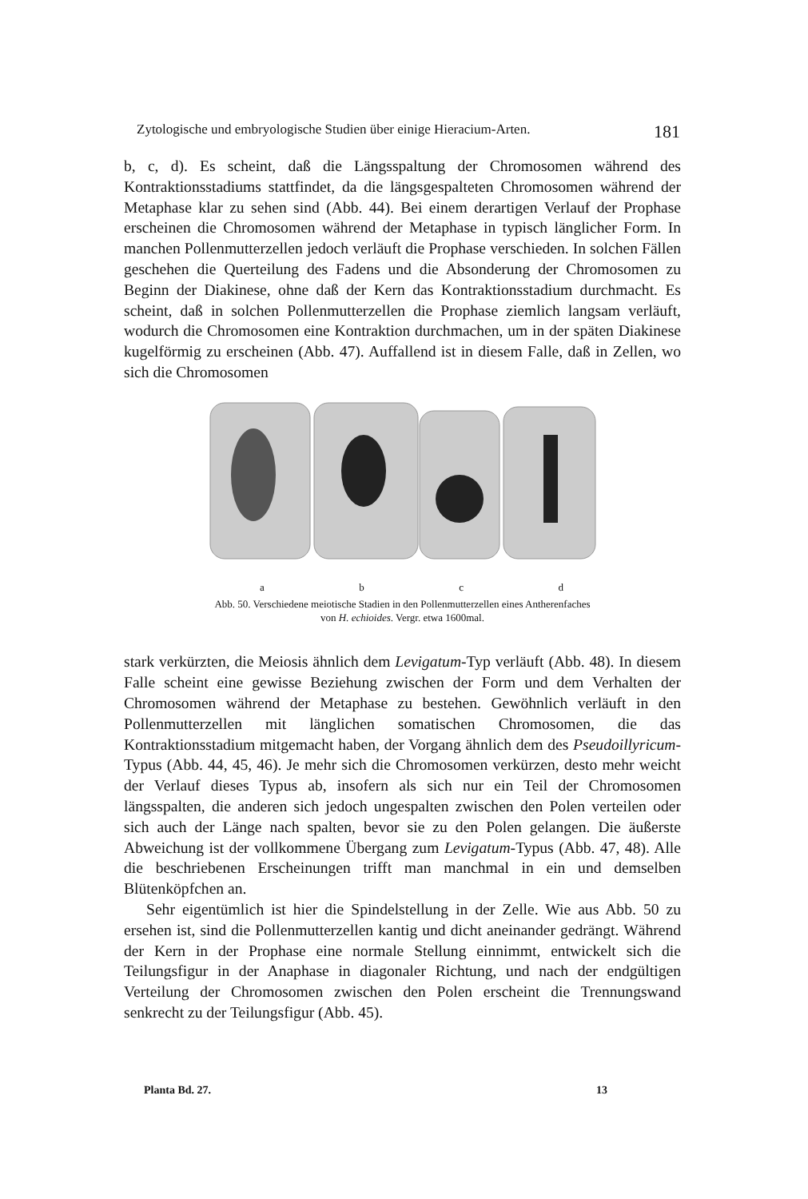Zytologische und embryologische Studien über einige Hieracium-Arten. 181
b, c, d). Es scheint, daß die Längsspaltung der Chromosomen während des Kontraktionsstadiums stattfindet, da die längsgespalteten Chromosomen während der Metaphase klar zu sehen sind (Abb. 44). Bei einem derartigen Verlauf der Prophase erscheinen die Chromosomen während der Metaphase in typisch länglicher Form. In manchen Pollenmutterzellen jedoch verläuft die Prophase verschieden. In solchen Fällen geschehen die Querteilung des Fadens und die Absonderung der Chromosomen zu Beginn der Diakinese, ohne daß der Kern das Kontraktionsstadium durchmacht. Es scheint, daß in solchen Pollenmutterzellen die Prophase ziemlich langsam verläuft, wodurch die Chromosomen eine Kontraktion durchmachen, um in der späten Diakinese kugelförmig zu erscheinen (Abb. 47). Auffallend ist in diesem Falle, daß in Zellen, wo sich die Chromosomen
abcd
Abb. 50. Verschiedene meiotische Stadien in den Pollenmutterzellen eines Antherenfaches
von H. echioides. Vergr. etwa 1600mal.
stark verkürzten, die Meiosis ähnlich dem Levigatum-Typ verläuft (Abb. 48). In diesem Falle scheint eine gewisse Beziehung zwischen der Form und dem Verhalten der Chromosomen während der Metaphase zu bestehen. Gewöhnlich verläuft in den Pollenmutterzellen mit länglichen somatischen Chromosomen, die das Kontraktionsstadium mitgemacht haben, der Vorgang ähnlich dem des Pseudoillyricum-Typus (Abb. 44, 45, 46). Je mehr sich die Chromosomen verkürzen, desto mehr weicht der Verlauf dieses Typus ab, insofern als sich nur ein Teil der Chromosomen längsspalten, die anderen sich jedoch ungespalten zwischen den Polen verteilen oder sich auch der Länge nach spalten, bevor sie zu den Polen gelangen. Die äußerste Abweichung ist der vollkommene Übergang zum Levigatum-Typus (Abb. 47, 48). Alle die beschriebenen Erscheinungen trifft man manchmal in ein und demselben Blütenköpfchen an.
Sehr eigentümlich ist hier die Spindelstellung in der Zelle. Wie aus Abb. 50 zu ersehen ist, sind die Pollenmutterzellen kantig und dicht aneinander gedrängt. Während der Kern in der Prophase eine normale Stellung einnimmt, entwickelt sich die Teilungsfigur in der Anaphase in diagonaler Richtung, und nach der endgültigen Verteilung der Chromosomen zwischen den Polen erscheint die Trennungswand senkrecht zu der Teilungsfigur (Abb. 45).
Planta Bd. 27. 13